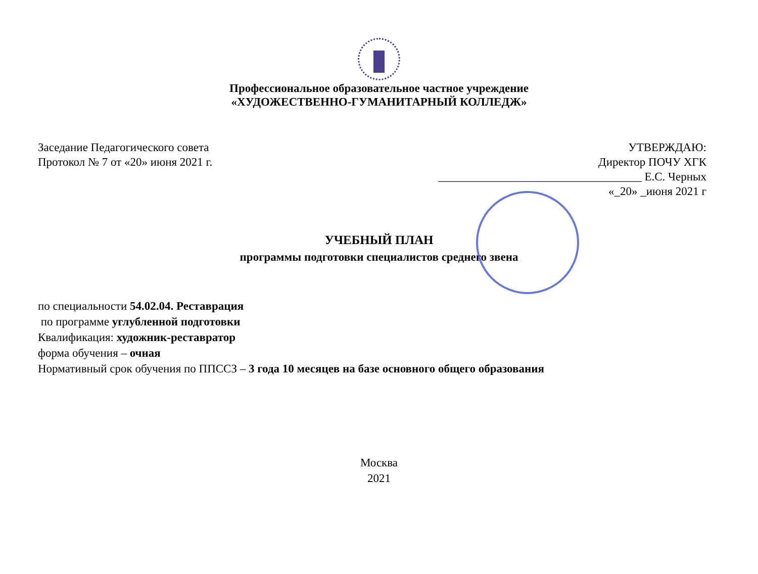Профессиональное образовательное частное учреждение
«ХУДОЖЕСТВЕННО-ГУМАНИТАРНЫЙ КОЛЛЕДЖ»
Заседание Педагогического совета
Протокол № 7 от «20» июня 2021 г.
УТВЕРЖДАЮ:
Директор ПОЧУ ХГК
___________________________________ Е.С. Черных
«_20» _июня 2021 г
УЧЕБНЫЙ ПЛАН
программы подготовки специалистов среднего звена
по специальности 54.02.04. Реставрация
по программе углубленной подготовки
Квалификация: художник-реставратор
форма обучения – очная
Нормативный срок обучения по ППССЗ – 3 года 10 месяцев на базе основного общего образования
Москва
2021